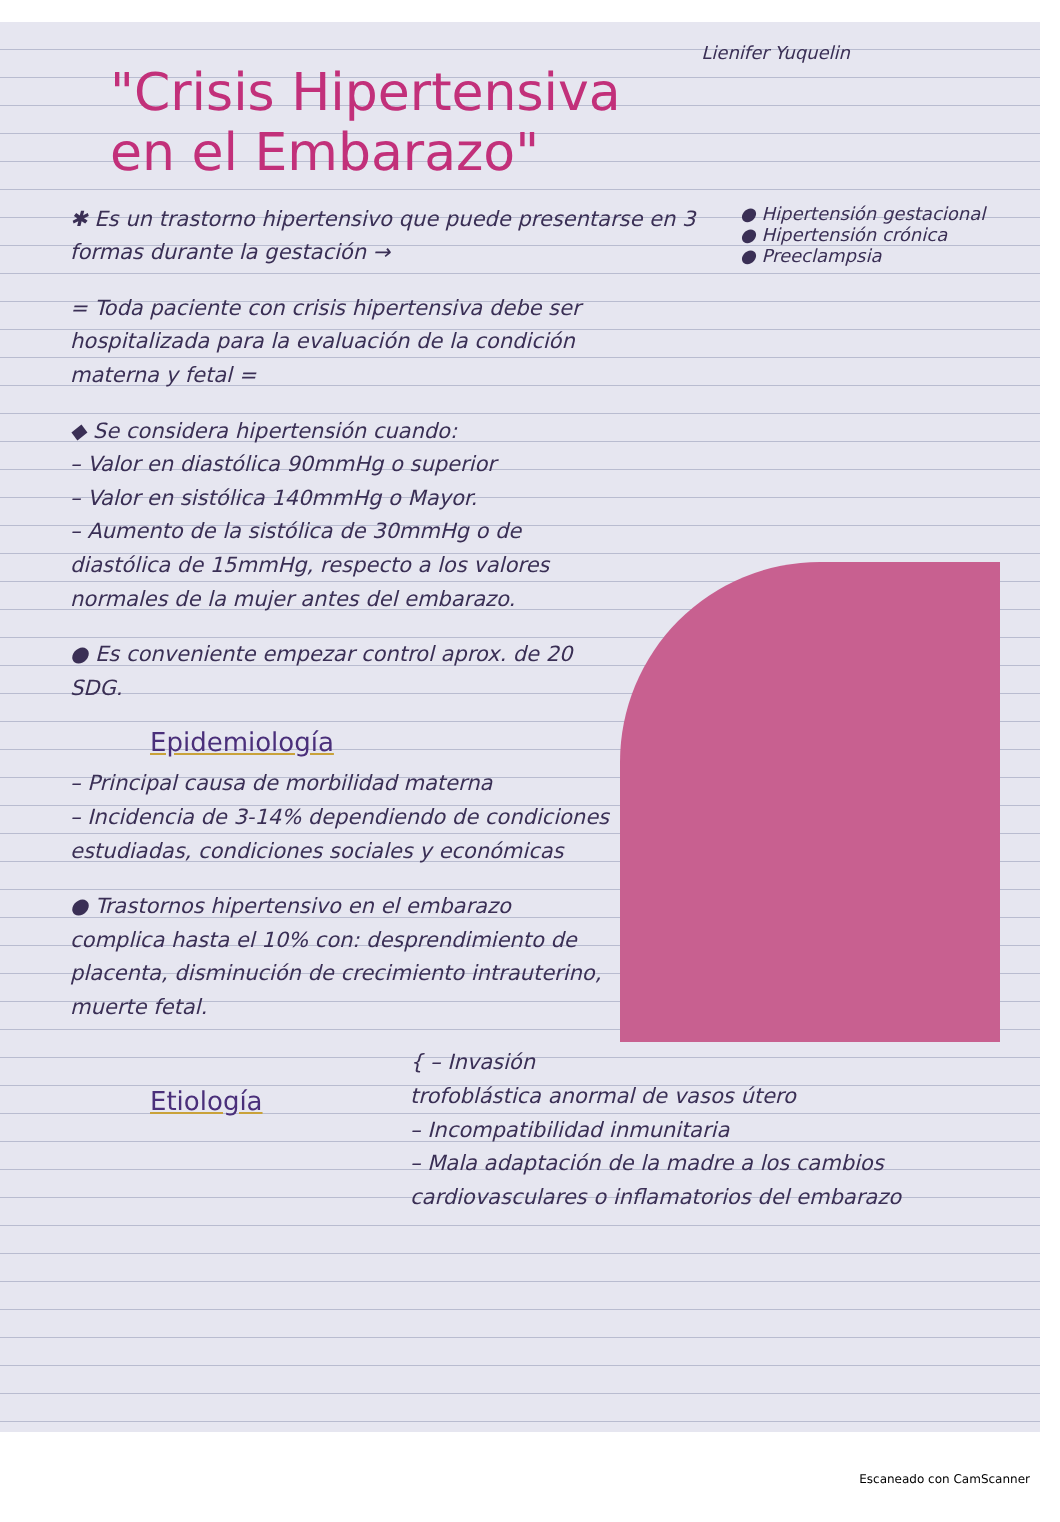Lienifer Yuquelin
"Crisis Hipertensiva
en el Embarazo"
● Hipertensión gestacional
● Hipertensión crónica
● Preeclampsia
✱ Es un trastorno hipertensivo que puede presentarse en 3 formas durante la gestación →
= Toda paciente con crisis hipertensiva debe ser hospitalizada para la evaluación de la condición materna y fetal =
◆ Se considera hipertensión cuando:
– Valor en diastólica 90mmHg o superior
– Valor en sistólica 140mmHg o Mayor.
– Aumento de la sistólica de 30mmHg o de diastólica de 15mmHg, respecto a los valores normales de la mujer antes del embarazo.
● Es conveniente empezar control aprox. de 20 SDG.
Epidemiología
– Principal causa de morbilidad materna
– Incidencia de 3-14% dependiendo de condiciones estudiadas, condiciones sociales y económicas
● Trastornos hipertensivo en el embarazo complica hasta el 10% con: desprendimiento de placenta, disminución de crecimiento intrauterino, muerte fetal.
Etiología
{ – Invasión trofoblástica anormal de vasos útero
– Incompatibilidad inmunitaria
– Mala adaptación de la madre a los cambios cardiovasculares o inflamatorios del embarazo
Escaneado con CamScanner